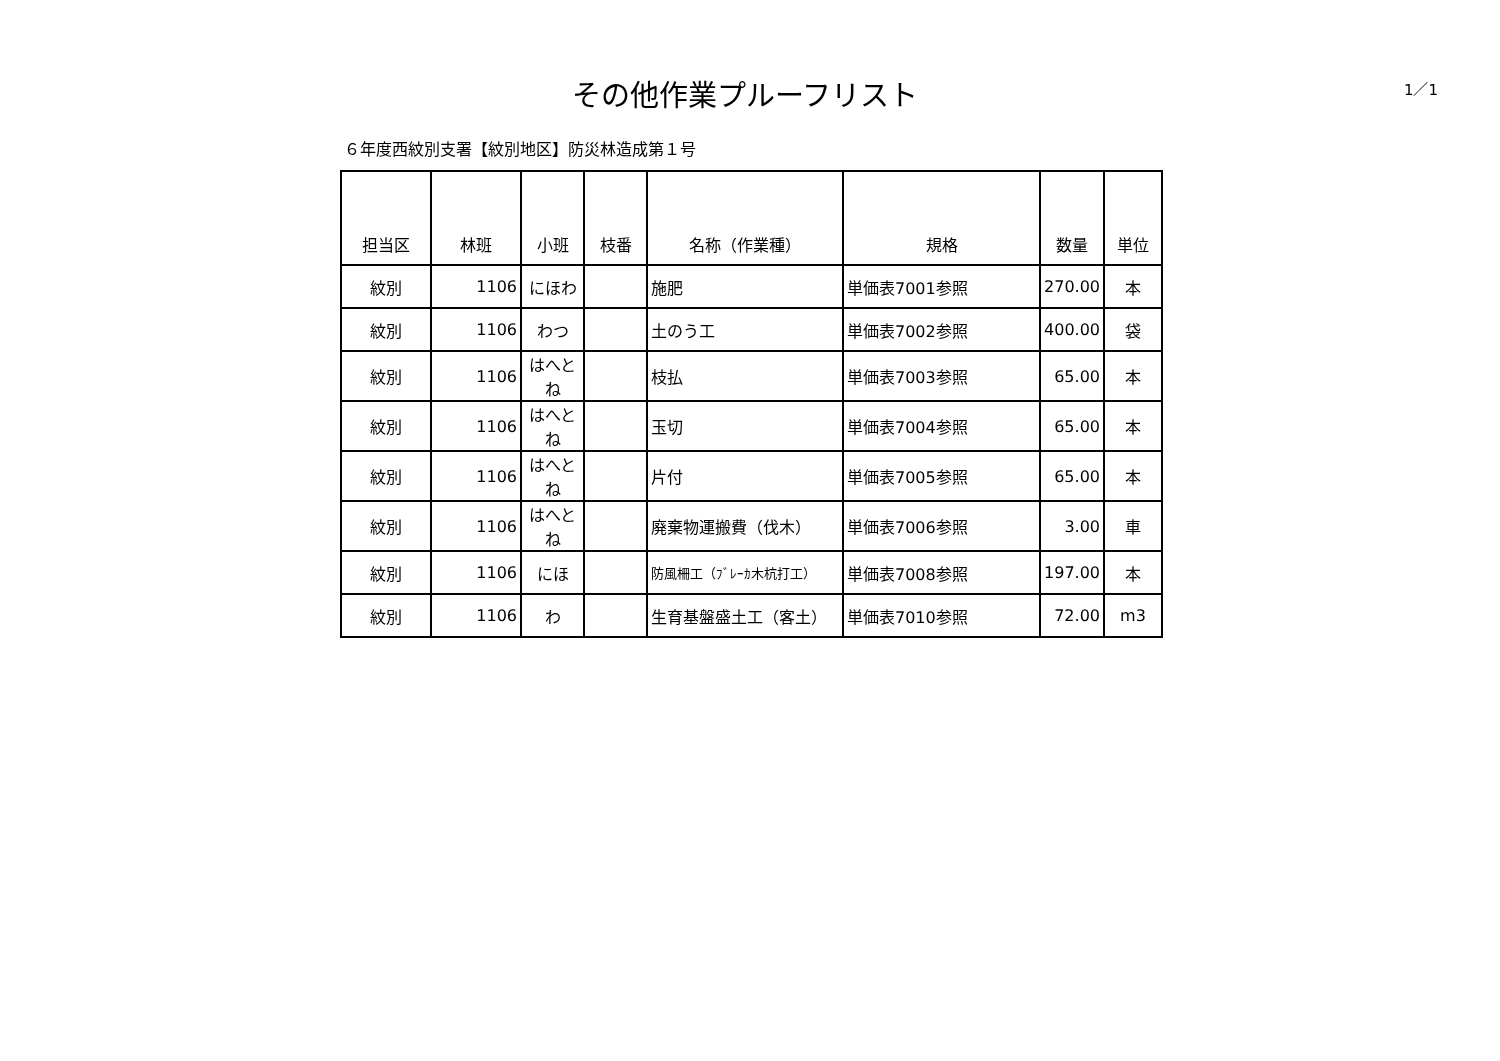その他作業プルーフリスト
1／1
６年度西紋別支署【紋別地区】防災林造成第１号
| 担当区 | 林班 | 小班 | 枝番 | 名称（作業種） | 規格 | 数量 | 単位 |
| --- | --- | --- | --- | --- | --- | --- | --- |
| 紋別 | 1106 | にほわ | | 施肥 | 単価表7001参照 | 270.00 | 本 |
| 紋別 | 1106 | わつ | | 土のう工 | 単価表7002参照 | 400.00 | 袋 |
| 紋別 | 1106 | はへとね | | 枝払 | 単価表7003参照 | 65.00 | 本 |
| 紋別 | 1106 | はへとね | | 玉切 | 単価表7004参照 | 65.00 | 本 |
| 紋別 | 1106 | はへとね | | 片付 | 単価表7005参照 | 65.00 | 本 |
| 紋別 | 1106 | はへとね | | 廃棄物運搬費（伐木） | 単価表7006参照 | 3.00 | 車 |
| 紋別 | 1106 | にほ | | 防風柵工（ﾌﾞﾚｰｶ木杭打工） | 単価表7008参照 | 197.00 | 本 |
| 紋別 | 1106 | わ | | 生育基盤盛土工（客土） | 単価表7010参照 | 72.00 | m3 |